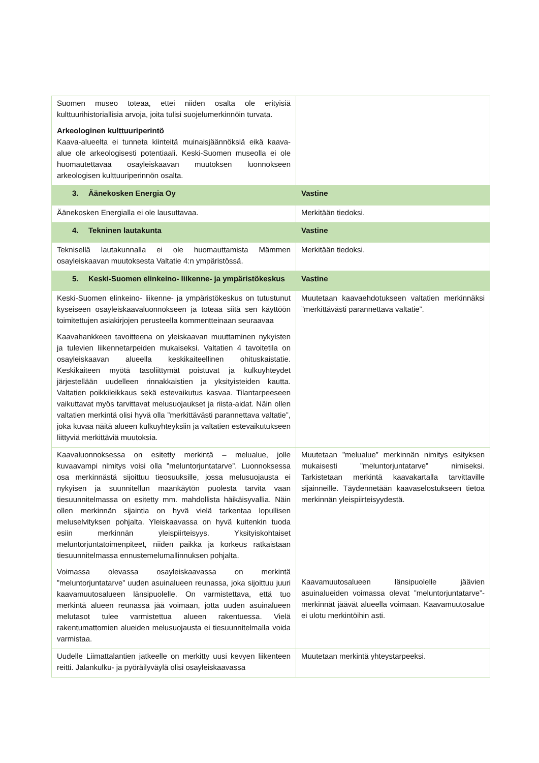| Suomen museo toteaa, ettei niiden osalta ole erityisiä kulttuurihistoriallisia arvoja, joita tulisi suojelumerkinnöin turvata. Arkeologinen kulttuuriperintö Kaava-alueelta ei tunneta kiinteitä muinaisjäännöksiä eikä kaava-alue ole arkeologisesti potentiaali. Keski-Suomen museolla ei ole huomautettavaa osayleiskaavan muutoksen luonnokseen arkeologisen kulttuuriperinnön osalta. | |
| 3. Äänekosken Energia Oy | Vastine |
| Äänekosken Energialla ei ole lausuttavaa. | Merkitään tiedoksi. |
| 4. Tekninen lautakunta | Vastine |
| Teknisellä lautakunnalla ei ole huomauttamista Mämmen osayleiskaavan muutoksesta Valtatie 4:n ympäristössä. | Merkitään tiedoksi. |
| 5. Keski-Suomen elinkeino- liikenne- ja ympäristökeskus | Vastine |
| Keski-Suomen elinkeino- liikenne- ja ympäristökeskus on tutustunut kyseiseen osayleiskaavaluonnokseen ja toteaa siitä sen käyttöön toimitettujen asiakirjojen perusteella kommenttei­naan seuraavaa Kaavahankkeen tavoitteena on yleiskaavan muuttaminen nykyisten ja tulevien liikennetarpeiden mukaiseksi. Valtatien 4 tavoitetila on osayleiskaavan alueella keskikaiteellinen ohituskaistatie. Keskikaiteen myötä tasoliittymät poistuvat ja kulkuyhteydet järjestellään uudelleen rinnakkaistien ja yksityisteiden kautta. Valtatien poikkileikkaus sekä estevaikutus kasvaa. Tilantarpeeseen vaikuttavat myös tarvittavat melusuojaukset ja riista-aidat. Näin ollen valtatien merkintä olisi hyvä olla ”merkittävästi parannettava valtatie”, joka kuvaa näitä alueen kulkuyhteyksiin ja valtatien estevaikutukseen liittyviä merkittäviä muutoksia. | Muutetaan kaavaehdotukseen valtatien merkinnäksi ”merkittävästi parannettava valtatie”. |
| Kaavaluonnoksessa on esitetty merkintä – melualue, jolle kuvaavampi nimitys voisi olla ”meluntorjuntatarve”. Luonnoksessa osa merkinnästä sijoittuu tieosuuksille, jossa melusuojausta ei nykyisen ja suunnitellun maankäytön puolesta tarvita vaan tiesuunnitelmassa on esitetty mm. mahdollista häikäisyvallia. Näin ollen merkinnän sijaintia on hyvä vielä tarkentaa lopullisen meluselvityksen pohjalta. Yleiskaavassa on hyvä kuitenkin tuoda esiin merkinnän yleispiirteisyys. Yksityiskohtaiset meluntorjuntatoimenpiteet, niiden paikka ja korkeus ratkaistaan tiesuunnitelmassa ennustemelumallinnuksen pohjalta. Voimassa olevassa osayleiskaavassa on merkintä ”meluntorjuntatarve” uuden asuinalueen reunassa, joka sijoittuu juuri kaavamuutosalueen länsipuolelle. On varmistettava, että tuo merkintä alueen reunassa jää voimaan, jotta uuden asuinalueen melutasot tulee varmistettua alueen rakentuessa. Vielä rakentumattomien alueiden melusuojausta ei tiesuunnitelmalla voida varmistaa. | Muutetaan ”melualue” merkinnän nimitys esityksen mukaisesti ”meluntorjuntatarve” nimiseksi. Tarkistetaan merkintä kaavakartalla tarvittaville sijainneille. Täydennetään kaavaselostukseen tietoa merkinnän yleispiirteisyydestä. Kaavamuutosalueen länsipuolelle jäävien asuinalueiden voimassa olevat ”meluntorjuntatarve”-merkinnät jäävät alueella voimaan. Kaavamuutosalue ei ulotu merkintöihin asti. |
| Uudelle Liimattalantien jatkeelle on merkitty uusi kevyen liikenteen reitti. Jalankulku- ja pyöräilyväylä olisi osayleiskaavassa | Muutetaan merkintä yhteystarpeeksi. |